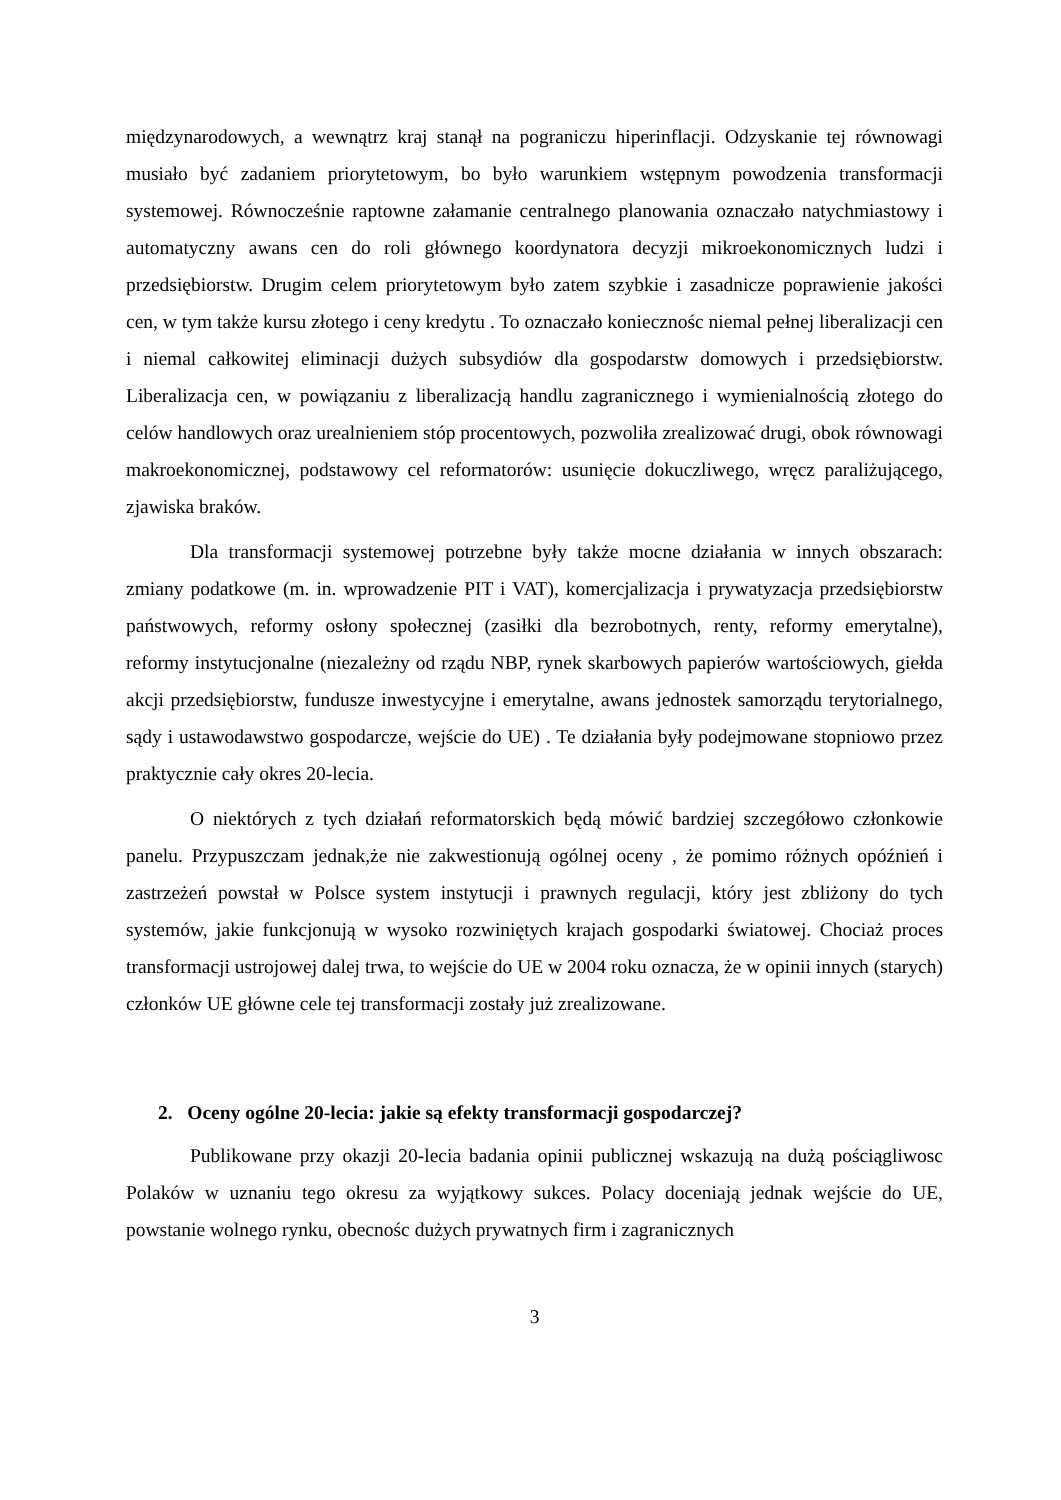międzynarodowych, a wewnątrz kraj stanął na pograniczu hiperinflacji. Odzyskanie tej równowagi musiało być zadaniem priorytetowym, bo było warunkiem wstępnym powodzenia transformacji systemowej. Równocześnie raptowne załamanie centralnego planowania oznaczało natychmiastowy i automatyczny awans cen do roli głównego koordynatora decyzji mikroekonomicznych ludzi i przedsiębiorstw. Drugim celem priorytetowym było zatem szybkie i zasadnicze poprawienie jakości cen, w tym także kursu złotego i ceny kredytu . To oznaczało koniecznośc niemal pełnej liberalizacji cen i niemal całkowitej eliminacji dużych subsydiów dla gospodarstw domowych i przedsiębiorstw. Liberalizacja cen, w powiązaniu z liberalizacją handlu zagranicznego i wymienialnością złotego do celów handlowych oraz urealnieniem stóp procentowych, pozwoliła zrealizować drugi, obok równowagi makroekonomicznej, podstawowy cel reformatorów: usunięcie dokuczliwego, wręcz paraliżującego, zjawiska braków.
Dla transformacji systemowej potrzebne były także mocne działania w innych obszarach: zmiany podatkowe (m. in. wprowadzenie PIT i VAT), komercjalizacja i prywatyzacja przedsiębiorstw państwowych, reformy osłony społecznej (zasiłki dla bezrobotnych, renty, reformy emerytalne), reformy instytucjonalne (niezależny od rządu NBP, rynek skarbowych papierów wartościowych, giełda akcji przedsiębiorstw, fundusze inwestycyjne i emerytalne, awans jednostek samorządu terytorialnego, sądy i ustawodawstwo gospodarcze, wejście do UE) . Te działania były podejmowane stopniowo przez praktycznie cały okres 20-lecia.
O niektórych z tych działań reformatorskich będą mówić bardziej szczegółowo członkowie panelu. Przypuszczam jednak,że nie zakwestionują ogólnej oceny , że pomimo różnych opóźnień i zastrzeżeń powstał w Polsce system instytucji i prawnych regulacji, który jest zbliżony do tych systemów, jakie funkcjonują w wysoko rozwiniętych krajach gospodarki światowej. Chociaż proces transformacji ustrojowej dalej trwa, to wejście do UE w 2004 roku oznacza, że w opinii innych (starych) członków UE główne cele tej transformacji zostały już zrealizowane.
2. Oceny ogólne 20-lecia: jakie są efekty transformacji gospodarczej?
Publikowane przy okazji 20-lecia badania opinii publicznej wskazują na dużą pościągliwosc Polaków w uznaniu tego okresu za wyjątkowy sukces. Polacy doceniają jednak wejście do UE, powstanie wolnego rynku, obecnośc dużych prywatnych firm i zagranicznych
3